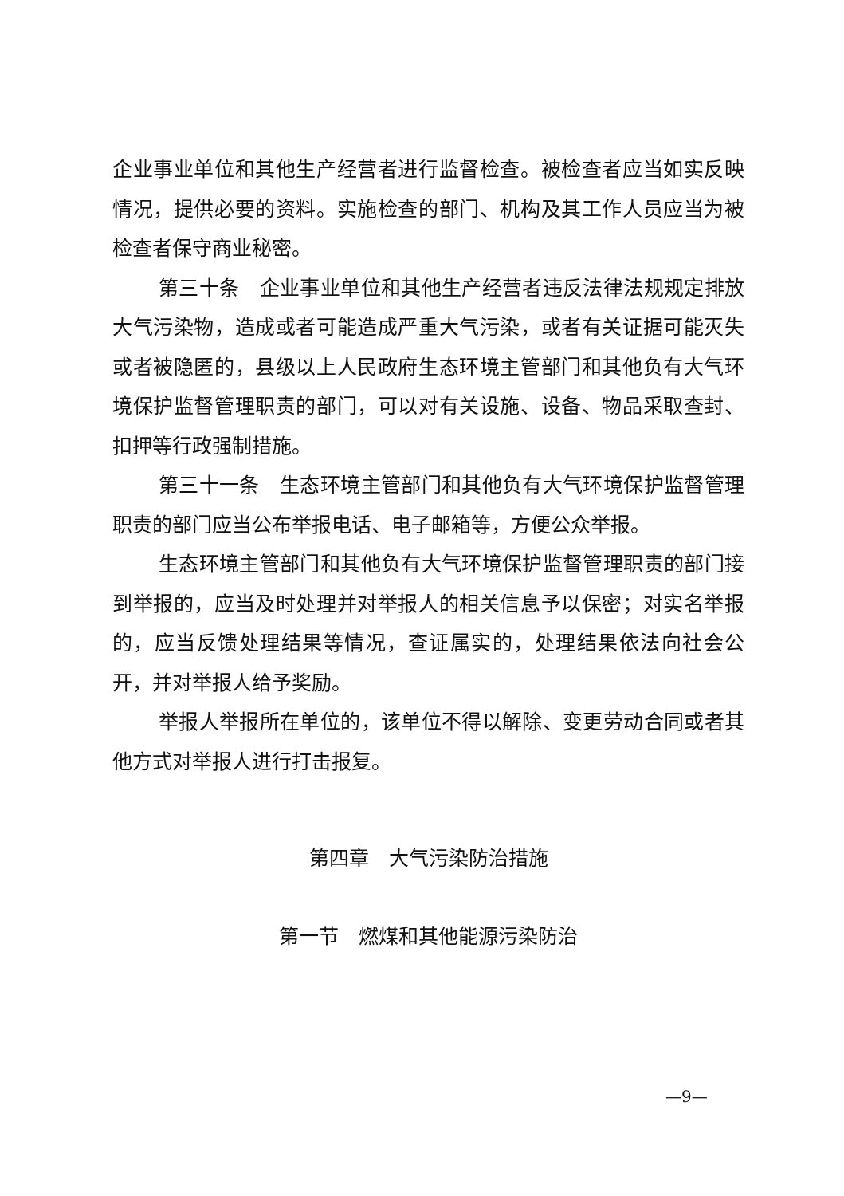企业事业单位和其他生产经营者进行监督检查。被检查者应当如实反映情况，提供必要的资料。实施检查的部门、机构及其工作人员应当为被检查者保守商业秘密。
第三十条　企业事业单位和其他生产经营者违反法律法规规定排放大气污染物，造成或者可能造成严重大气污染，或者有关证据可能灭失或者被隐匿的，县级以上人民政府生态环境主管部门和其他负有大气环境保护监督管理职责的部门，可以对有关设施、设备、物品采取查封、扣押等行政强制措施。
第三十一条　生态环境主管部门和其他负有大气环境保护监督管理职责的部门应当公布举报电话、电子邮箱等，方便公众举报。
生态环境主管部门和其他负有大气环境保护监督管理职责的部门接到举报的，应当及时处理并对举报人的相关信息予以保密；对实名举报的，应当反馈处理结果等情况，查证属实的，处理结果依法向社会公开，并对举报人给予奖励。
举报人举报所在单位的，该单位不得以解除、变更劳动合同或者其他方式对举报人进行打击报复。
第四章　大气污染防治措施
第一节　燃煤和其他能源污染防治
—9—